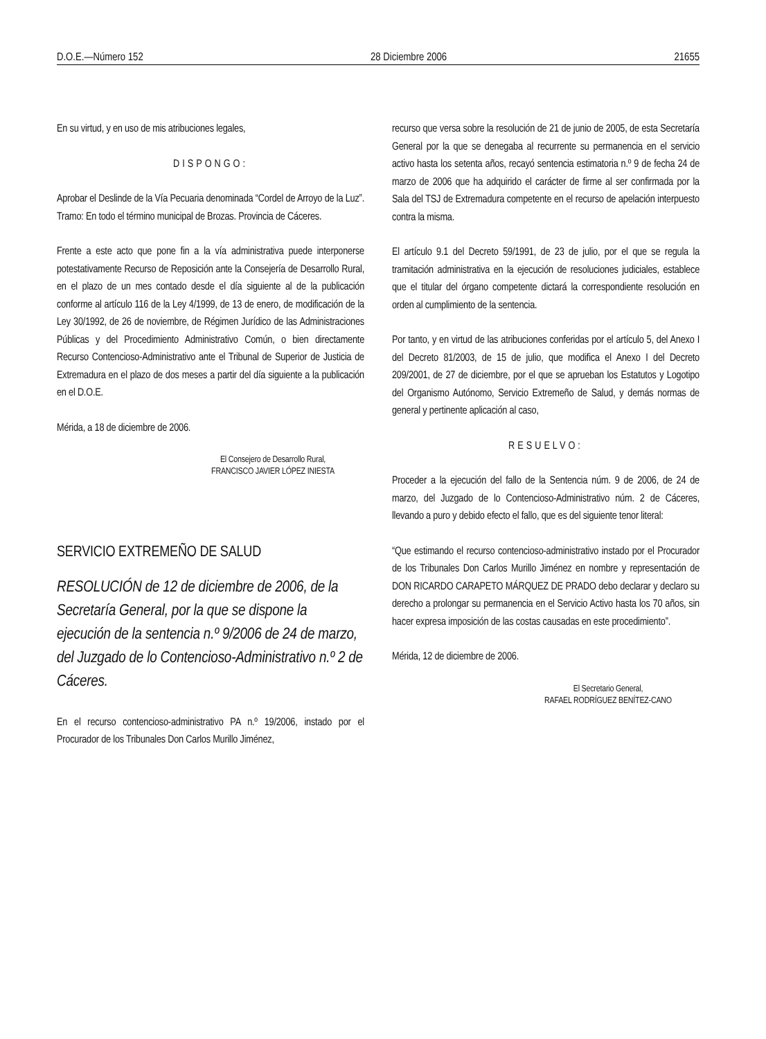D.O.E.—Número 152 28 Diciembre 2006 21655
En su virtud, y en uso de mis atribuciones legales,
DISPONGO:
Aprobar el Deslinde de la Vía Pecuaria denominada “Cordel de Arroyo de la Luz”. Tramo: En todo el término municipal de Brozas. Provincia de Cáceres.
Frente a este acto que pone fin a la vía administrativa puede interponerse potestativamente Recurso de Reposición ante la Consejería de Desarrollo Rural, en el plazo de un mes contado desde el día siguiente al de la publicación conforme al artículo 116 de la Ley 4/1999, de 13 de enero, de modificación de la Ley 30/1992, de 26 de noviembre, de Régimen Jurídico de las Administraciones Públicas y del Procedimiento Administrativo Común, o bien directamente Recurso Contencioso-Administrativo ante el Tribunal de Superior de Justicia de Extremadura en el plazo de dos meses a partir del día siguiente a la publicación en el D.O.E.
Mérida, a 18 de diciembre de 2006.
El Consejero de Desarrollo Rural,
FRANCISCO JAVIER LÓPEZ INIESTA
SERVICIO EXTREMEÑO DE SALUD
RESOLUCIÓN de 12 de diciembre de 2006, de la Secretaría General, por la que se dispone la ejecución de la sentencia n.º 9/2006 de 24 de marzo, del Juzgado de lo Contencioso-Administrativo n.º 2 de Cáceres.
En el recurso contencioso-administrativo PA n.º 19/2006, instado por el Procurador de los Tribunales Don Carlos Murillo Jiménez,
recurso que versa sobre la resolución de 21 de junio de 2005, de esta Secretaría General por la que se denegaba al recurrente su permanencia en el servicio activo hasta los setenta años, recayó sentencia estimatoria n.º 9 de fecha 24 de marzo de 2006 que ha adquirido el carácter de firme al ser confirmada por la Sala del TSJ de Extremadura competente en el recurso de apelación interpuesto contra la misma.
El artículo 9.1 del Decreto 59/1991, de 23 de julio, por el que se regula la tramitación administrativa en la ejecución de resoluciones judiciales, establece que el titular del órgano competente dictará la correspondiente resolución en orden al cumplimiento de la sentencia.
Por tanto, y en virtud de las atribuciones conferidas por el artículo 5, del Anexo I del Decreto 81/2003, de 15 de julio, que modifica el Anexo I del Decreto 209/2001, de 27 de diciembre, por el que se aprueban los Estatutos y Logotipo del Organismo Autónomo, Servicio Extremeño de Salud, y demás normas de general y pertinente aplicación al caso,
RESUELVO:
Proceder a la ejecución del fallo de la Sentencia núm. 9 de 2006, de 24 de marzo, del Juzgado de lo Contencioso-Administrativo núm. 2 de Cáceres, llevando a puro y debido efecto el fallo, que es del siguiente tenor literal:
“Que estimando el recurso contencioso-administrativo instado por el Procurador de los Tribunales Don Carlos Murillo Jiménez en nombre y representación de DON RICARDO CARAPETO MÁRQUEZ DE PRADO debo declarar y declaro su derecho a prolongar su permanencia en el Servicio Activo hasta los 70 años, sin hacer expresa imposición de las costas causadas en este procedimiento”.
Mérida, 12 de diciembre de 2006.
El Secretario General,
RAFAEL RODRÍGUEZ BENÍTEZ-CANO